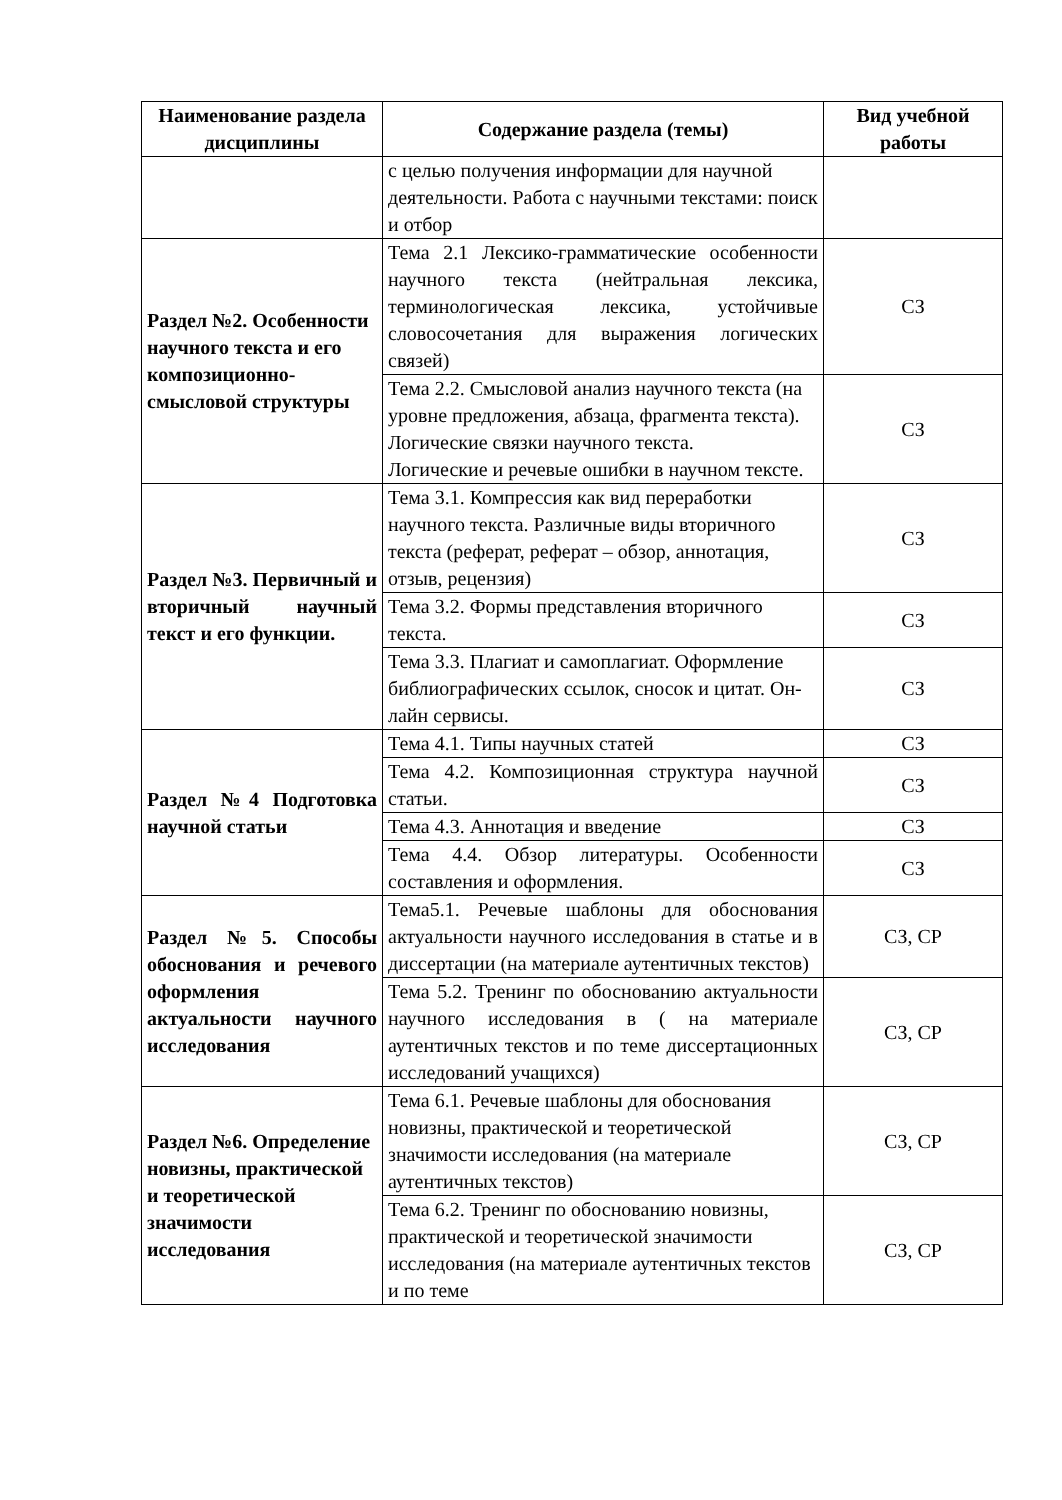| Наименование раздела дисциплины | Содержание раздела (темы) | Вид учебной работы |
| --- | --- | --- |
| | с целью получения информации для научной деятельности. Работа с научными текстами: поиск и отбор | |
| Раздел №2. Особенности научного текста и его композиционно-смысловой структуры | Тема 2.1 Лексико-грамматические особенности научного текста (нейтральная лексика, терминологическая лексика, устойчивые словосочетания для выражения логических связей) | СЗ |
| | Тема 2.2. Смысловой анализ научного текста (на уровне предложения, абзаца, фрагмента текста). Логические связки научного текста. Логические и речевые ошибки в научном тексте. | СЗ |
| Раздел №3. Первичный и вторичный научный текст и его функции. | Тема 3.1. Компрессия как вид переработки научного текста. Различные виды вторичного текста (реферат, реферат – обзор, аннотация, отзыв, рецензия) | СЗ |
| | Тема 3.2. Формы представления вторичного текста. | СЗ |
| | Тема 3.3. Плагиат и самоплагиат. Оформление библиографических ссылок, сносок и цитат. Он-лайн сервисы. | СЗ |
| Раздел №4 Подготовка научной статьи | Тема 4.1. Типы научных статей | СЗ |
| | Тема 4.2. Композиционная структура научной статьи. | СЗ |
| | Тема 4.3. Аннотация и введение | СЗ |
| | Тема 4.4. Обзор литературы. Особенности составления и оформления. | СЗ |
| Раздел №5. Способы обоснования и речевого оформления актуальности научного исследования | Тема5.1. Речевые шаблоны для обоснования актуальности научного исследования в статье и в диссертации (на материале аутентичных текстов) | СЗ, СР |
| | Тема 5.2. Тренинг по обоснованию актуальности научного исследования в ( на материале аутентичных текстов и по теме диссертационных исследований учащихся) | СЗ, СР |
| Раздел №6. Определение новизны, практической и теоретической значимости исследования | Тема 6.1. Речевые шаблоны для обоснования новизны, практической и теоретической значимости исследования (на материале аутентичных текстов) | СЗ, СР |
| | Тема 6.2. Тренинг по обоснованию новизны, практической и теоретической значимости исследования (на материале аутентичных текстов и по теме | СЗ, СР |